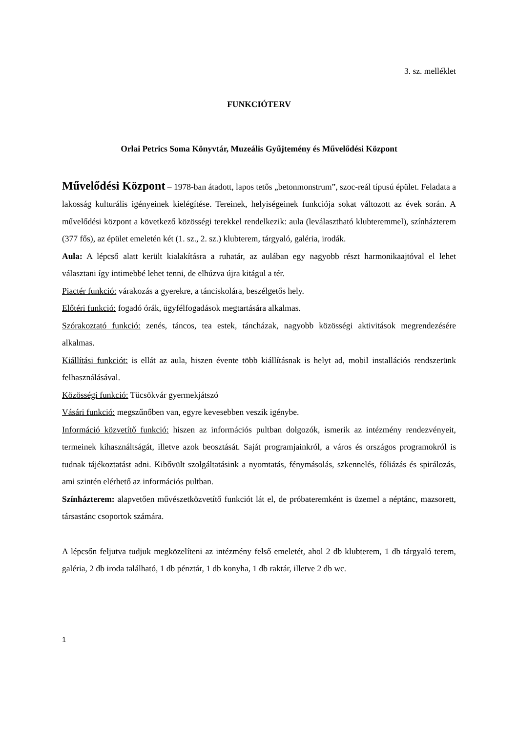3. sz. melléklet
FUNKCIÓTERV
Orlai Petrics Soma Könyvtár, Muzeális Gyűjtemény és Művelődési Központ
Művelődési Központ – 1978-ban átadott, lapos tetős „betonmonstrum”, szoc-reál típusú épület. Feladata a lakosság kulturális igényeinek kielégítése. Tereinek, helyiségeinek funkciója sokat változott az évek során. A művelődési központ a következő közösségi terekkel rendelkezik: aula (leválasztható klubteremmel), színházterem (377 fős), az épület emeletén két (1. sz., 2. sz.) klubterem, tárgyaló, galéria, irodák.
Aula: A lépcső alatt került kialakításra a ruhatár, az aulában egy nagyobb részt harmonikaajtóval el lehet választani így intimebbé lehet tenni, de elhúzva újra kitágul a tér.
Piactér funkció: várakozás a gyerekre, a tánciskolára, beszélgetős hely.
Előtéri funkció: fogadó órák, ügyfélfogadások megtartására alkalmas.
Szórakoztató funkció: zenés, táncos, tea estek, táncházak, nagyobb közösségi aktivitások megrendezésére alkalmas.
Kiállítási funkciót: is ellát az aula, hiszen évente több kiállításnak is helyt ad, mobil installációs rendszerünk felhasználásával.
Közösségi funkció: Tücsökvár gyermekjátszó
Vásári funkció: megszűnőben van, egyre kevesebben veszik igénybe.
Információ közvetítő funkció: hiszen az információs pultban dolgozók, ismerik az intézmény rendezvényeit, termeinek kihasználtságát, illetve azok beosztását. Saját programjainkról, a város és országos programokról is tudnak tájékoztatást adni. Kibővült szolgáltatásink a nyomtatás, fénymásolás, szkennelés, fóliázás és spirálozás, ami szintén elérhető az információs pultban.
Színházterem: alapvetően művészetközvetítő funkciót lát el, de próbateremként is üzemel a néptánc, mazsorett, társastánc csoportok számára.
A lépcsőn feljutva tudjuk megközelíteni az intézmény felső emeletét, ahol 2 db klubterem, 1 db tárgyaló terem, galéria, 2 db iroda található, 1 db pénztár, 1 db konyha, 1 db raktár, illetve 2 db wc.
1